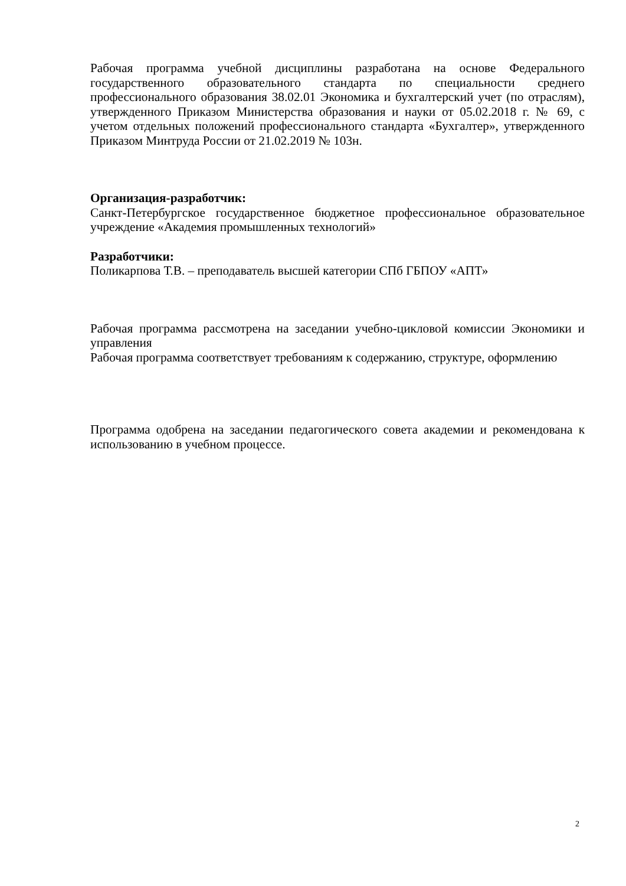Рабочая программа учебной дисциплины разработана на основе Федерального государственного образовательного стандарта по специальности среднего профессионального образования 38.02.01 Экономика и бухгалтерский учет (по отраслям), утвержденного Приказом Министерства образования и науки от 05.02.2018 г. № 69, с учетом отдельных положений профессионального стандарта «Бухгалтер», утвержденного Приказом Минтруда России от 21.02.2019 № 103н.
Организация-разработчик:
Санкт-Петербургское государственное бюджетное профессиональное образовательное учреждение «Академия промышленных технологий»
Разработчики:
Поликарпова Т.В. – преподаватель высшей категории СПб ГБПОУ «АПТ»
Рабочая программа рассмотрена на заседании учебно-цикловой комиссии Экономики и управления
Рабочая программа соответствует требованиям к содержанию, структуре, оформлению
Программа одобрена на заседании педагогического совета академии и рекомендована к использованию в учебном процессе.
2